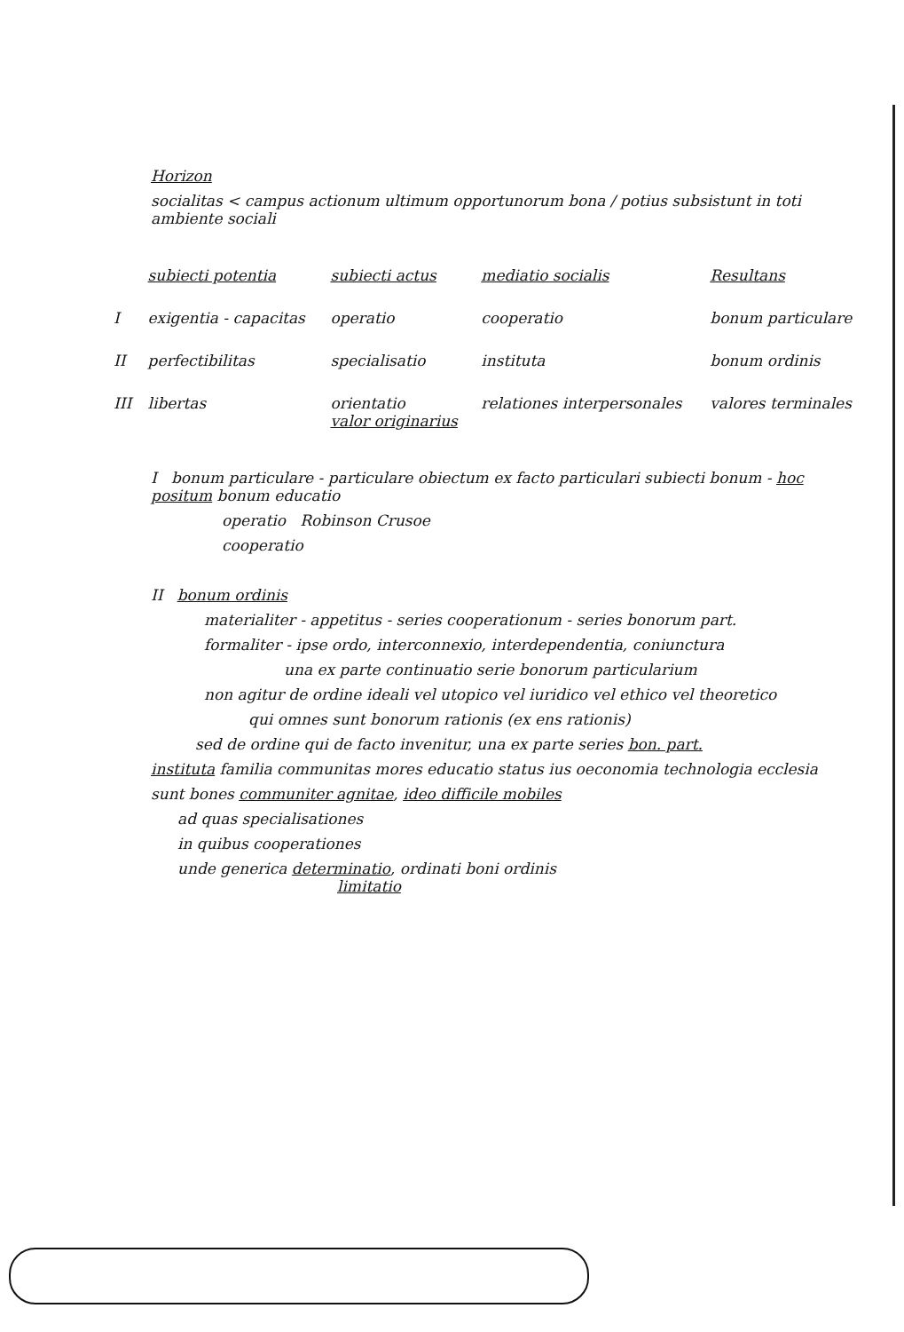Horizon
socialitas < campus actionum ultimum opportunorum bona / potius subsistunt in toti ambiente sociali
| | subiecti potentia | subiecti actus | mediatio socialis | Resultans |
| I | exigentia - capacitas | operatio | cooperatio | bonum particulare |
| II | perfectibilitas | specialisatio | instituta | bonum ordinis |
| III | libertas | orientatio valor originarius | relationes interpersonales | valores terminales |
I bonum particulare - particulare obiectum ex facto particulari subiecti bonum - hoc positum bonum educatio
operatio Robinson Crusoe
cooperatio
II bonum ordinis
materialiter - appetitus - series cooperationum - series bonorum part.
formaliter - ipse ordo, interconnexio, interdependentia, coniunctura
una ex parte continuatio serie bonorum particularium
non agitur de ordine ideali vel utopico vel iuridico vel ethico vel theoretico
qui omnes sunt bonorum rationis (ex ens rationis)
sed de ordine qui de facto invenitur, una ex parte series bon. part.
instituta familia communitas mores educatio status ius oeconomia technologia ecclesia
sunt bones communiter agnitae, ideo difficile mobiles
ad quas specialisationes
in quibus cooperationes
unde generica determinatio, ordinati boni ordinis
limitatio